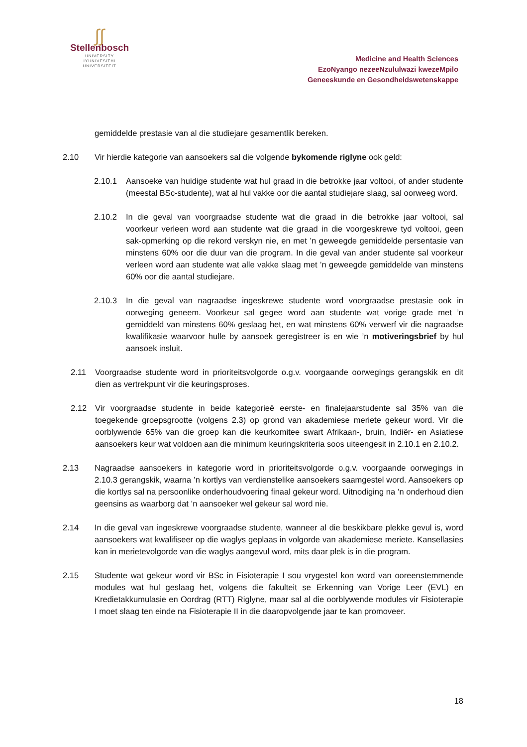∫∫
Stellenbosch
UNIVERSITY
IYUNIVESITHI
UNIVERSITEIT
Medicine and Health Sciences
EzoNyango nezeeNzululwazi kwezeMpilo
Geneeskunde en Gesondheidswetenskappe
gemiddelde prestasie van al die studiejare gesamentlik bereken.
2.10 Vir hierdie kategorie van aansoekers sal die volgende bykomende riglyne ook geld:
2.10.1 Aansoeke van huidige studente wat hul graad in die betrokke jaar voltooi, of ander studente (meestal BSc-studente), wat al hul vakke oor die aantal studiejare slaag, sal oorweeg word.
2.10.2 In die geval van voorgraadse studente wat die graad in die betrokke jaar voltooi, sal voorkeur verleen word aan studente wat die graad in die voorgeskrewe tyd voltooi, geen sak-opmerking op die rekord verskyn nie, en met ’n geweegde gemiddelde persentasie van minstens 60% oor die duur van die program. In die geval van ander studente sal voorkeur verleen word aan studente wat alle vakke slaag met ’n geweegde gemiddelde van minstens 60% oor die aantal studiejare.
2.10.3 In die geval van nagraadse ingeskrewe studente word voorgraadse prestasie ook in oorweging geneem. Voorkeur sal gegee word aan studente wat vorige grade met ’n gemiddeld van minstens 60% geslaag het, en wat minstens 60% verwerf vir die nagraadse kwalifikasie waarvoor hulle by aansoek geregistreer is en wie ’n motiveringsbrief by hul aansoek insluit.
2.11 Voorgraadse studente word in prioriteitsvolgorde o.g.v. voorgaande oorwegings gerangskik en dit dien as vertrekpunt vir die keuringsproses.
2.12 Vir voorgraadse studente in beide kategorieë eerste- en finalejaarstudente sal 35% van die toegekende groepsgrootte (volgens 2.3) op grond van akademiese meriete gekeur word. Vir die oorblywende 65% van die groep kan die keurkomitee swart Afrikaan-, bruin, Indiër- en Asiatiese aansoekers keur wat voldoen aan die minimum keuringskriteria soos uiteengesit in 2.10.1 en 2.10.2.
2.13 Nagraadse aansoekers in kategorie word in prioriteitsvolgorde o.g.v. voorgaande oorwegings in 2.10.3 gerangskik, waarna ’n kortlys van verdienstelike aansoekers saamgestel word. Aansoekers op die kortlys sal na persoonlike onderhoudvoering finaal gekeur word. Uitnodiging na ’n onderhoud dien geensins as waarborg dat ’n aansoeker wel gekeur sal word nie.
2.14 In die geval van ingeskrewe voorgraadse studente, wanneer al die beskikbare plekke gevul is, word aansoekers wat kwalifiseer op die waglys geplaas in volgorde van akademiese meriete. Kansellasies kan in merietevolgorde van die waglys aangevul word, mits daar plek is in die program.
2.15 Studente wat gekeur word vir BSc in Fisioterapie I sou vrygestel kon word van ooreenstemmende modules wat hul geslaag het, volgens die fakulteit se Erkenning van Vorige Leer (EVL) en Kredietakkumulasie en Oordrag (RTT) Riglyne, maar sal al die oorblywende modules vir Fisioterapie I moet slaag ten einde na Fisioterapie II in die daaropvolgende jaar te kan promoveer.
18